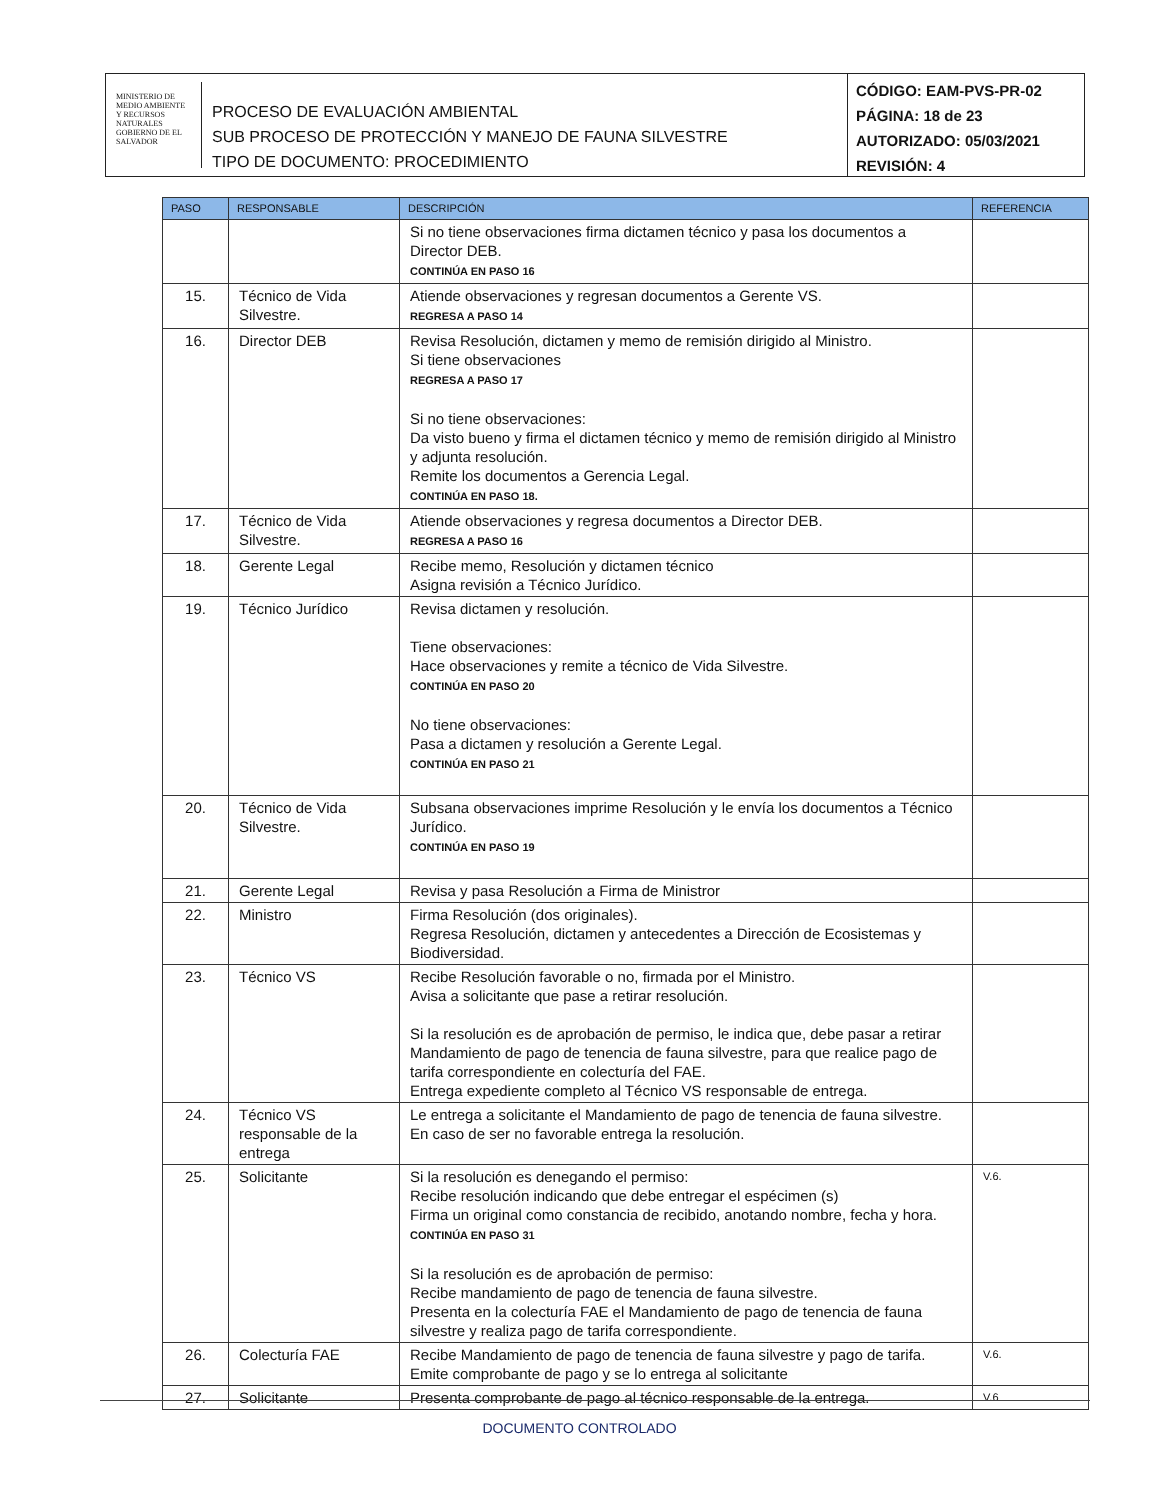MINISTERIO DE MEDIO AMBIENTE Y RECURSOS NATURALES
GOBIERNO DE EL SALVADOR
PROCESO DE EVALUACIÓN AMBIENTAL
SUB PROCESO DE PROTECCIÓN Y MANEJO DE FAUNA SILVESTRE
TIPO DE DOCUMENTO: PROCEDIMIENTO
CÓDIGO: EAM-PVS-PR-02
PÁGINA: 18 de 23
AUTORIZADO: 05/03/2021
REVISIÓN: 4
| PASO | RESPONSABLE | DESCRIPCIÓN | REFERENCIA |
| --- | --- | --- | --- |
| | | Si no tiene observaciones firma dictamen técnico y pasa los documentos a Director DEB. CONTINÚA EN PASO 16 | |
| 15. | Técnico de Vida Silvestre. | Atiende observaciones y regresan documentos a Gerente VS. REGRESA A PASO 14 | |
| 16. | Director DEB | Revisa Resolución, dictamen y memo de remisión dirigido al Ministro. Si tiene observaciones REGRESA A PASO 17 Si no tiene observaciones: Da visto bueno y firma el dictamen técnico y memo de remisión dirigido al Ministro y adjunta resolución. Remite los documentos a Gerencia Legal. CONTINÚA EN PASO 18. | |
| 17. | Técnico de Vida Silvestre. | Atiende observaciones y regresa documentos a Director DEB. REGRESA A PASO 16 | |
| 18. | Gerente Legal | Recibe memo, Resolución y dictamen técnico Asigna revisión a Técnico Jurídico. | |
| 19. | Técnico Jurídico | Revisa dictamen y resolución. Tiene observaciones: Hace observaciones y remite a técnico de Vida Silvestre. CONTINÚA EN PASO 20 No tiene observaciones: Pasa a dictamen y resolución a Gerente Legal. CONTINÚA EN PASO 21 | |
| 20. | Técnico de Vida Silvestre. | Subsana observaciones imprime Resolución y le envía los documentos a Técnico Jurídico. CONTINÚA EN PASO 19 | |
| 21. | Gerente Legal | Revisa y pasa Resolución a Firma de Ministror | |
| 22. | Ministro | Firma Resolución (dos originales). Regresa Resolución, dictamen y antecedentes a Dirección de Ecosistemas y Biodiversidad. | |
| 23. | Técnico VS | Recibe Resolución favorable o no, firmada por el Ministro. Avisa a solicitante que pase a retirar resolución. Si la resolución es de aprobación de permiso, le indica que, debe pasar a retirar Mandamiento de pago de tenencia de fauna silvestre, para que realice pago de tarifa correspondiente en colecturía del FAE. Entrega expediente completo al Técnico VS responsable de entrega. | |
| 24. | Técnico VS responsable de la entrega | Le entrega a solicitante el Mandamiento de pago de tenencia de fauna silvestre. En caso de ser no favorable entrega la resolución. | |
| 25. | Solicitante | Si la resolución es denegando el permiso: Recibe resolución indicando que debe entregar el espécimen (s) Firma un original como constancia de recibido, anotando nombre, fecha y hora. CONTINÚA EN PASO 31 Si la resolución es de aprobación de permiso: Recibe mandamiento de pago de tenencia de fauna silvestre. Presenta en la colecturía FAE el Mandamiento de pago de tenencia de fauna silvestre y realiza pago de tarifa correspondiente. | V.6. |
| 26. | Colecturía FAE | Recibe Mandamiento de pago de tenencia de fauna silvestre y pago de tarifa. Emite comprobante de pago y se lo entrega al solicitante | V.6. |
| 27. | Solicitante | Presenta comprobante de pago al técnico responsable de la entrega. | V.6 |
DOCUMENTO CONTROLADO